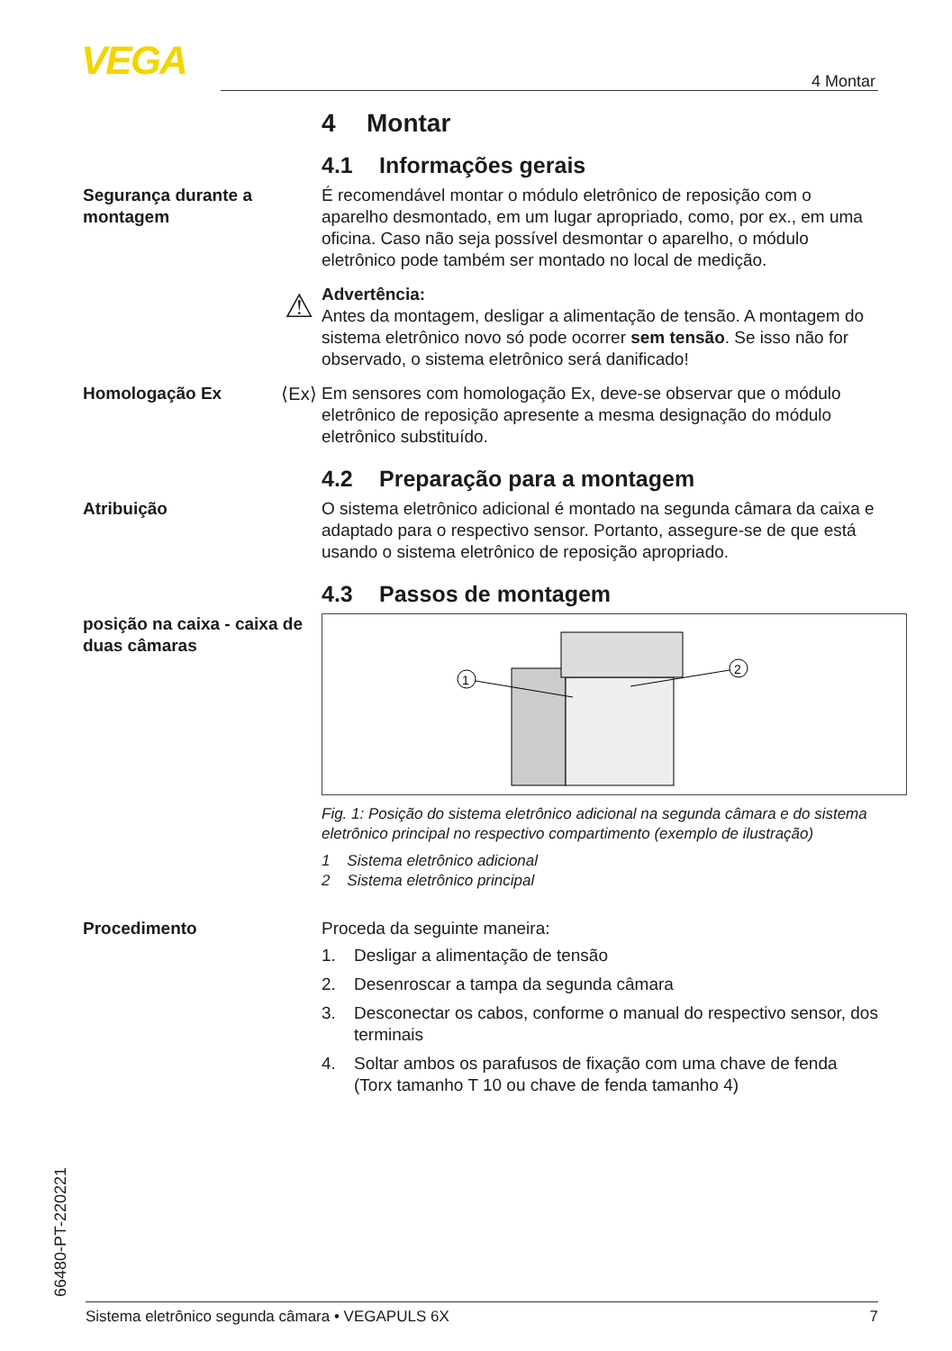VEGA
4 Montar
4 Montar
4.1 Informações gerais
Segurança durante a montagem
É recomendável montar o módulo eletrônico de reposição com o aparelho desmontado, em um lugar apropriado, como, por ex., em uma oficina. Caso não seja possível desmontar o aparelho, o módulo eletrônico pode também ser montado no local de medição.
⚠
Advertência:
Antes da montagem, desligar a alimentação de tensão. A montagem do sistema eletrônico novo só pode ocorrer sem tensão. Se isso não for observado, o sistema eletrônico será danificado!
Homologação Ex ⟨Ex⟩ Em sensores com homologação Ex, deve-se observar que o módulo eletrônico de reposição apresente a mesma designação do módulo eletrônico substituído.
4.2 Preparação para a montagem
Atribuição O sistema eletrônico adicional é montado na segunda câmara da caixa e adaptado para o respectivo sensor. Portanto, assegure-se de que está usando o sistema eletrônico de reposição apropriado.
4.3 Passos de montagem
posição na caixa - caixa de duas câmaras
1
2
Fig. 1: Posição do sistema eletrônico adicional na segunda câmara e do sistema eletrônico principal no respectivo compartimento (exemplo de ilustração)
1 Sistema eletrônico adicional
2 Sistema eletrônico principal
Procedimento Proceda da seguinte maneira:
1. Desligar a alimentação de tensão
2. Desenroscar a tampa da segunda câmara
3. Desconectar os cabos, conforme o manual do respectivo sensor, dos terminais
4. Soltar ambos os parafusos de fixação com uma chave de fenda (Torx tamanho T 10 ou chave de fenda tamanho 4)
66480-PT-220221 Sistema eletrônico segunda câmara • VEGAPULS 6X 7